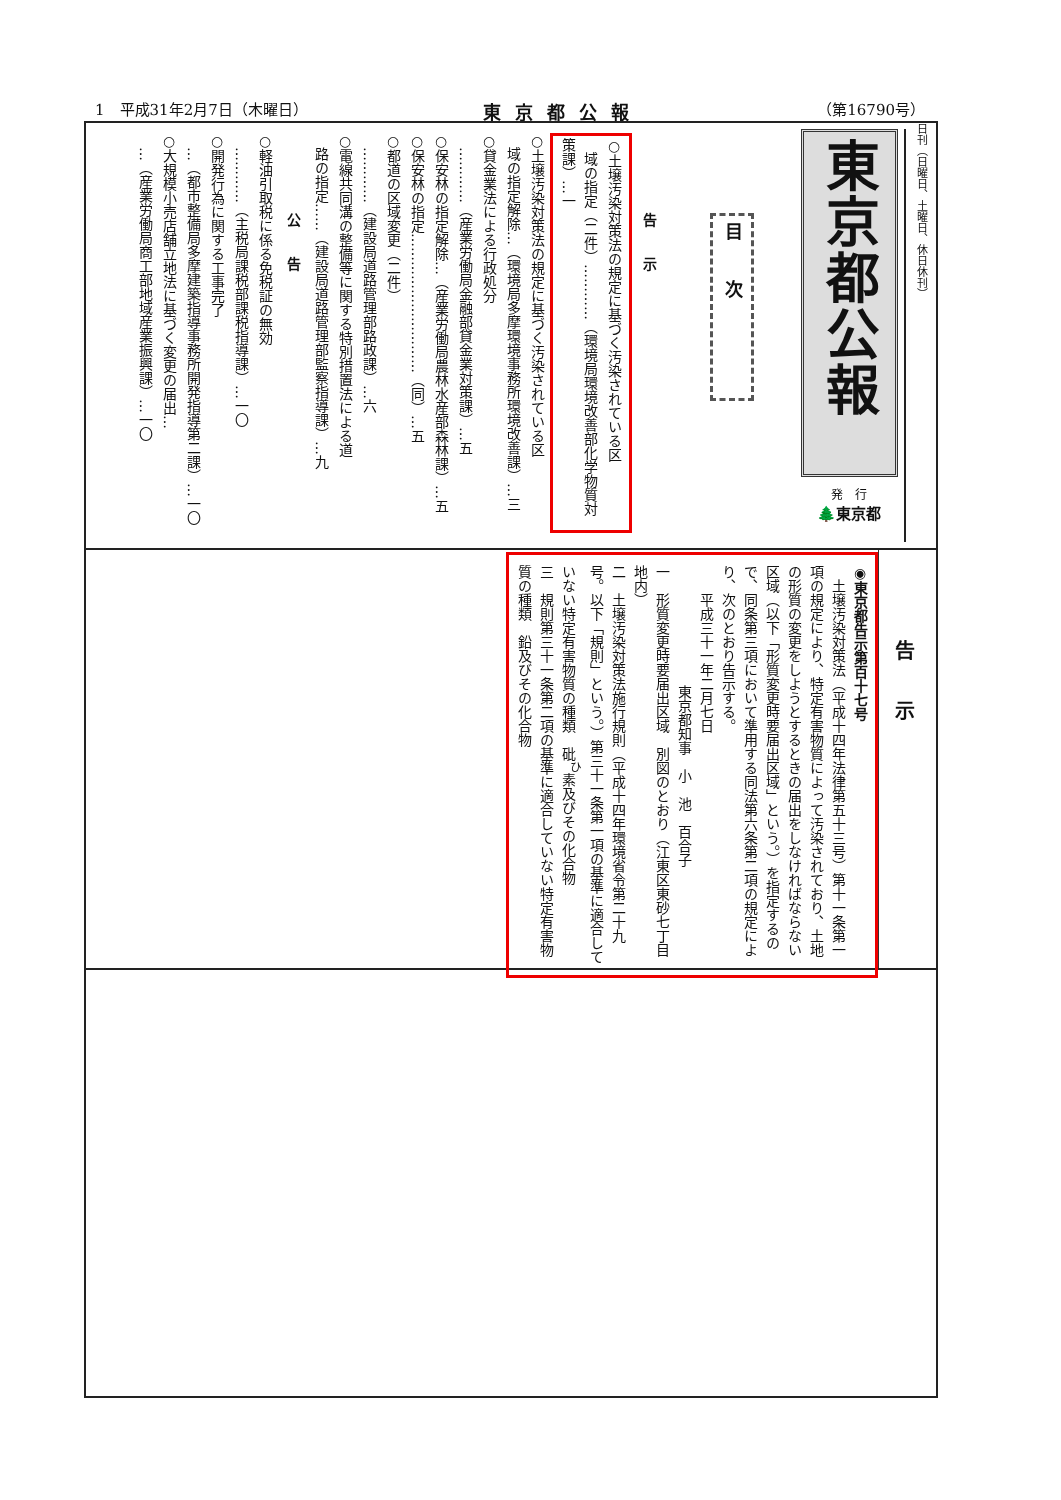1　平成31年2月7日（木曜日） 東京都公報 （第16790号）
日刊（日曜日、土曜日、休日休刊）
東京都公報
発　行
🌲東京都
目次
告示
○土壌汚染対策法の規定に基づく汚染されている区
　域の指定（二件）…………（環境局環境改善部化学物質対策課）…一
○土壌汚染対策法の規定に基づく汚染されている区
　域の指定解除…（環境局多摩環境事務所環境改善課）…三
○貸金業法による行政処分
　…………（産業労働局金融部貸金業対策課）…五
○保安林の指定解除…（産業労働局農林水産部森林課）…五
○保安林の指定…………………………（同）…五
○都道の区域変更（二件）
　…………（建設局道路管理部路政課）…六
○電線共同溝の整備等に関する特別措置法による道
　路の指定……（建設局道路管理部監察指導課）…九
公告
○軽油引取税に係る免税証の無効
　…………（主税局課税部課税指導課）…一〇
○開発行為に関する工事完了
　…（都市整備局多摩建築指導事務所開発指導第二課）…一〇
○大規模小売店舗立地法に基づく変更の届出…
　…（産業労働局商工部地域産業振興課）…一〇
告示
◉東京都告示第百十七号
　土壌汚染対策法（平成十四年法律第五十三号）第十一条第一項の規定により、特定有害物質によって汚染されており、土地の形質の変更をしようとするときの届出をしなければならない区域（以下「形質変更時要届出区域」という。）を指定するので、同条第三項において準用する同法第六条第二項の規定により、次のとおり告示する。
　　平成三十一年二月七日
東京都知事　小　池　百合子
一　形質変更時要届出区域　別図のとおり（江東区東砂七丁目地内）
二　土壌汚染対策法施行規則（平成十四年環境省令第二十九号。以下「規則」という。）第三十一条第一項の基準に適合していない特定有害物質の種類　砒<sup>ひ</sup>素及びその化合物
三　規則第三十一条第二項の基準に適合していない特定有害物質の種類　鉛及びその化合物